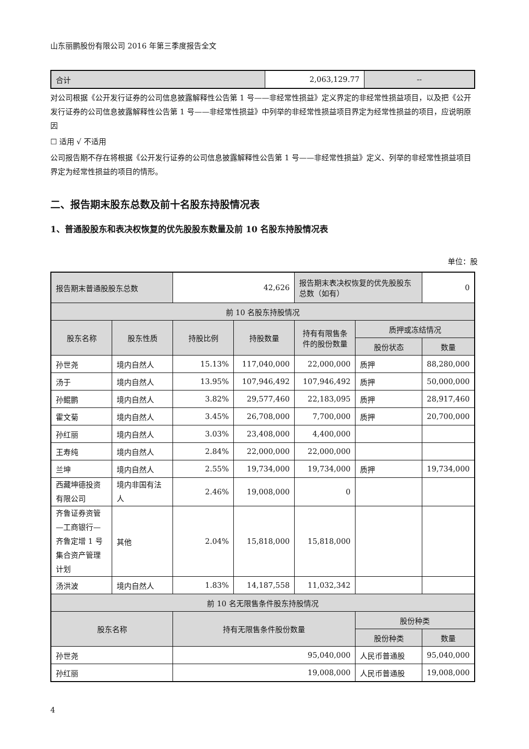山东丽鹏股份有限公司 2016 年第三季度报告全文
| 合计 | 2,063,129.77 | -- |
对公司根据《公开发行证券的公司信息披露解释性公告第 1 号——非经常性损益》定义界定的非经常性损益项目，以及把《公开发行证券的公司信息披露解释性公告第 1 号——非经常性损益》中列举的非经常性损益项目界定为经常性损益的项目，应说明原因
☐ 适用 √ 不适用
公司报告期不存在将根据《公开发行证券的公司信息披露解释性公告第 1 号——非经常性损益》定义、列举的非经常性损益项目界定为经常性损益的项目的情形。
二、报告期末股东总数及前十名股东持股情况表
1、普通股股东和表决权恢复的优先股股东数量及前 10 名股东持股情况表
单位：股
| 报告期末普通股股东总数 | | 42,626 | | 报告期末表决权恢复的优先股股东总数（如有） | | 0 | |
| 前 10 名股东持股情况 | | | | | | | |
| 股东名称 | 股东性质 | 持股比例 | 持股数量 | 持有有限售条件的股份数量 | 质押或冻结情况 | | |
| | | | | | 股份状态 | | 数量 |
| 孙世尧 | 境内自然人 | 15.13% | 117,040,000 | 22,000,000 | 质押 | | 88,280,000 |
| 汤于 | 境内自然人 | 13.95% | 107,946,492 | 107,946,492 | 质押 | | 50,000,000 |
| 孙鲲鹏 | 境内自然人 | 3.82% | 29,577,460 | 22,183,095 | 质押 | | 28,917,460 |
| 霍文菊 | 境内自然人 | 3.45% | 26,708,000 | 7,700,000 | 质押 | | 20,700,000 |
| 孙红丽 | 境内自然人 | 3.03% | 23,408,000 | 4,400,000 | | | |
| 王寿纯 | 境内自然人 | 2.84% | 22,000,000 | 22,000,000 | | | |
| 兰坤 | 境内自然人 | 2.55% | 19,734,000 | 19,734,000 | 质押 | | 19,734,000 |
| 西藏坤德投资有限公司 | 境内非国有法人 | 2.46% | 19,008,000 | 0 | | | |
| 齐鲁证券资管—工商银行—齐鲁定增 1 号集合资产管理计划 | 其他 | 2.04% | 15,818,000 | 15,818,000 | | | |
| 汤洪波 | 境内自然人 | 1.83% | 14,187,558 | 11,032,342 | | | |
| 前 10 名无限售条件股东持股情况 | | | | | | | |
| 股东名称 | | 持有无限售条件股份数量 | | | 股份种类 | | |
| | | | | | 股份种类 | | 数量 |
| 孙世尧 | | 95,040,000 | | | 人民币普通股 | | 95,040,000 |
| 孙红丽 | | 19,008,000 | | | 人民币普通股 | | 19,008,000 |
4